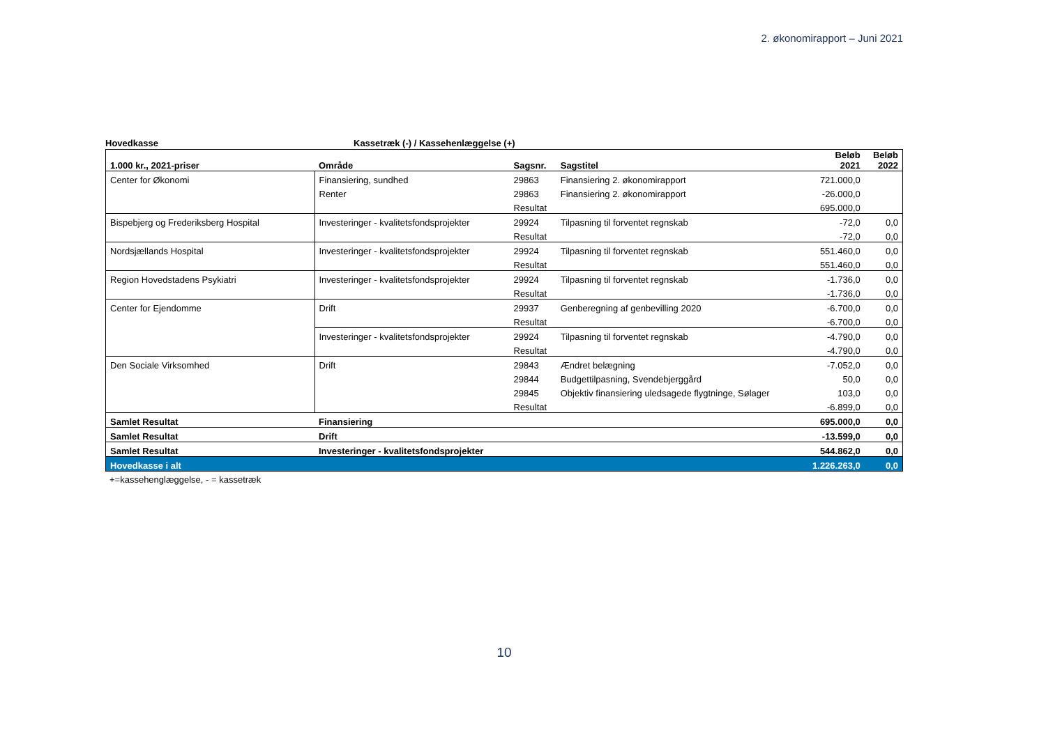2. økonomirapport – Juni 2021
Hovedkasse Kassetræk (-) / Kassehenlæggelse (+)
| 1.000 kr., 2021-priser | Område | Sagsnr. | Sagstitel | Beløb 2021 | Beløb 2022 |
| --- | --- | --- | --- | --- | --- |
| Center for Økonomi | Finansiering, sundhed | 29863 | Finansiering 2. økonomirapport | 721.000,0 | |
| | Renter | 29863 | Finansiering 2. økonomirapport | -26.000,0 | |
| | | Resultat | | 695.000,0 | |
| Bispebjerg og Frederiksberg Hospital | Investeringer - kvalitetsfondsprojekter | 29924 | Tilpasning til forventet regnskab | -72,0 | 0,0 |
| | | Resultat | | -72,0 | 0,0 |
| Nordsjællands Hospital | Investeringer - kvalitetsfondsprojekter | 29924 | Tilpasning til forventet regnskab | 551.460,0 | 0,0 |
| | | Resultat | | 551.460,0 | 0,0 |
| Region Hovedstadens Psykiatri | Investeringer - kvalitetsfondsprojekter | 29924 | Tilpasning til forventet regnskab | -1.736,0 | 0,0 |
| | | Resultat | | -1.736,0 | 0,0 |
| Center for Ejendomme | Drift | 29937 | Genberegning af genbevilling 2020 | -6.700,0 | 0,0 |
| | | Resultat | | -6.700,0 | 0,0 |
| | Investeringer - kvalitetsfondsprojekter | 29924 | Tilpasning til forventet regnskab | -4.790,0 | 0,0 |
| | | Resultat | | -4.790,0 | 0,0 |
| Den Sociale Virksomhed | Drift | 29843 | Ændret belægning | -7.052,0 | 0,0 |
| | | 29844 | Budgettilpasning, Svendebjerggård | 50,0 | 0,0 |
| | | 29845 | Objektiv finansiering uledsagede flygtninge, Sølager | 103,0 | 0,0 |
| | | Resultat | | -6.899,0 | 0,0 |
| Samlet Resultat | Finansiering | | | 695.000,0 | 0,0 |
| Samlet Resultat | Drift | | | -13.599,0 | 0,0 |
| Samlet Resultat | Investeringer - kvalitetsfondsprojekter | | | 544.862,0 | 0,0 |
| Hovedkasse i alt | | | | 1.226.263,0 | 0,0 |
+=kassehenglæggelse, - = kassetræk
10